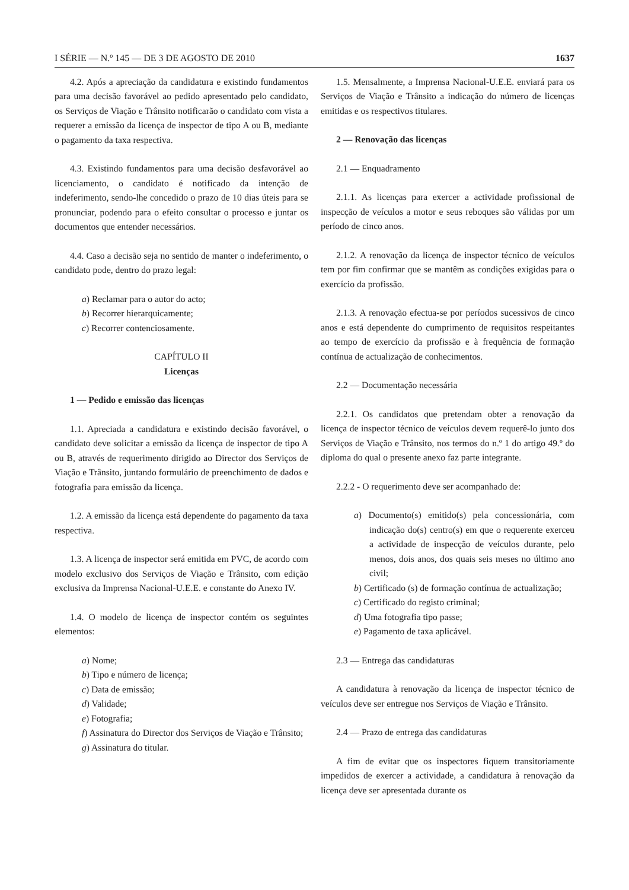I SÉRIE — N.º 145 — DE 3 DE AGOSTO DE 2010 1637
4.2. Após a apreciação da candidatura e existindo fundamentos para uma decisão favorável ao pedido apresentado pelo candidato, os Serviços de Viação e Trânsito notificarão o candidato com vista a requerer a emissão da licença de inspector de tipo A ou B, mediante o pagamento da taxa respectiva.
4.3. Existindo fundamentos para uma decisão desfavorável ao licenciamento, o candidato é notificado da intenção de indeferimento, sendo-lhe concedido o prazo de 10 dias úteis para se pronunciar, podendo para o efeito consultar o processo e juntar os documentos que entender necessários.
4.4. Caso a decisão seja no sentido de manter o indeferimento, o candidato pode, dentro do prazo legal:
a) Reclamar para o autor do acto;
b) Recorrer hierarquicamente;
c) Recorrer contenciosamente.
CAPÍTULO II
Licenças
1 — Pedido e emissão das licenças
1.1. Apreciada a candidatura e existindo decisão favorável, o candidato deve solicitar a emissão da licença de inspector de tipo A ou B, através de requerimento dirigido ao Director dos Serviços de Viação e Trânsito, juntando formulário de preenchimento de dados e fotografia para emissão da licença.
1.2. A emissão da licença está dependente do pagamento da taxa respectiva.
1.3. A licença de inspector será emitida em PVC, de acordo com modelo exclusivo dos Serviços de Viação e Trânsito, com edição exclusiva da Imprensa Nacional-U.E.E. e constante do Anexo IV.
1.4. O modelo de licença de inspector contém os seguintes elementos:
a) Nome;
b) Tipo e número de licença;
c) Data de emissão;
d) Validade;
e) Fotografia;
f) Assinatura do Director dos Serviços de Viação e Trânsito;
g) Assinatura do titular.
1.5. Mensalmente, a Imprensa Nacional-U.E.E. enviará para os Serviços de Viação e Trânsito a indicação do número de licenças emitidas e os respectivos titulares.
2 — Renovação das licenças
2.1 — Enquadramento
2.1.1. As licenças para exercer a actividade profissional de inspecção de veículos a motor e seus reboques são válidas por um período de cinco anos.
2.1.2. A renovação da licença de inspector técnico de veículos tem por fim confirmar que se mantêm as condições exigidas para o exercício da profissão.
2.1.3. A renovação efectua-se por períodos sucessivos de cinco anos e está dependente do cumprimento de requisitos respeitantes ao tempo de exercício da profissão e à frequência de formação contínua de actualização de conhecimentos.
2.2 — Documentação necessária
2.2.1. Os candidatos que pretendam obter a renovação da licença de inspector técnico de veículos devem requerê-lo junto dos Serviços de Viação e Trânsito, nos termos do n.º 1 do artigo 49.º do diploma do qual o presente anexo faz parte integrante.
2.2.2 - O requerimento deve ser acompanhado de:
a) Documento(s) emitido(s) pela concessionária, com indicação do(s) centro(s) em que o requerente exerceu a actividade de inspecção de veículos durante, pelo menos, dois anos, dos quais seis meses no último ano civil;
b) Certificado (s) de formação contínua de actualização;
c) Certificado do registo criminal;
d) Uma fotografia tipo passe;
e) Pagamento de taxa aplicável.
2.3 — Entrega das candidaturas
A candidatura à renovação da licença de inspector técnico de veículos deve ser entregue nos Serviços de Viação e Trânsito.
2.4 — Prazo de entrega das candidaturas
A fim de evitar que os inspectores fiquem transitoriamente impedidos de exercer a actividade, a candidatura à renovação da licença deve ser apresentada durante os